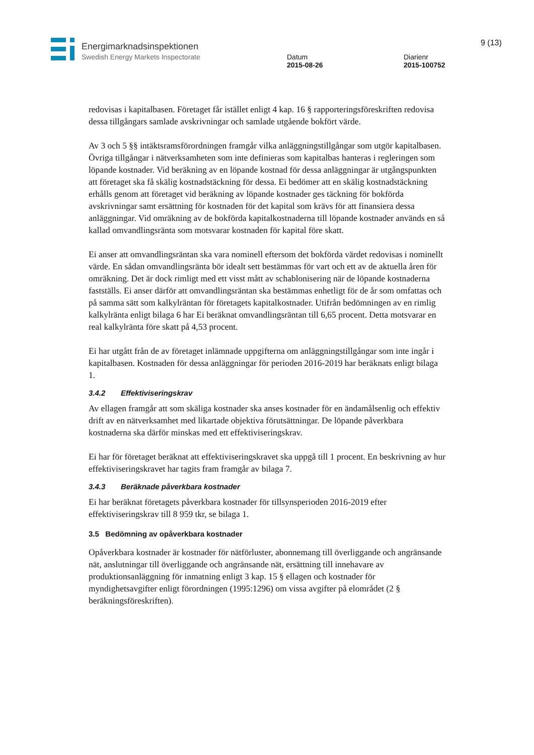Energimarknadsinspektionen
Swedish Energy Markets Inspectorate
Datum
2015-08-26
Diarienr
2015-100752
9 (13)
redovisas i kapitalbasen. Företaget får istället enligt 4 kap. 16 § rapporteringsföreskriften redovisa dessa tillgångars samlade avskrivningar och samlade utgående bokfört värde.
Av 3 och 5 §§ intäktsramsförordningen framgår vilka anläggningstillgångar som utgör kapitalbasen. Övriga tillgångar i nätverksamheten som inte definieras som kapitalbas hanteras i regleringen som löpande kostnader. Vid beräkning av en löpande kostnad för dessa anläggningar är utgångspunkten att företaget ska få skälig kostnadstäckning för dessa. Ei bedömer att en skälig kostnadstäckning erhålls genom att företaget vid beräkning av löpande kostnader ges täckning för bokförda avskrivningar samt ersättning för kostnaden för det kapital som krävs för att finansiera dessa anläggningar. Vid omräkning av de bokförda kapitalkostnaderna till löpande kostnader används en så kallad omvandlingsränta som motsvarar kostnaden för kapital före skatt.
Ei anser att omvandlingsräntan ska vara nominell eftersom det bokförda värdet redovisas i nominellt värde. En sådan omvandlingsränta bör idealt sett bestämmas för vart och ett av de aktuella åren för omräkning. Det är dock rimligt med ett visst mått av schablonisering när de löpande kostnaderna fastställs. Ei anser därför att omvandlingsräntan ska bestämmas enhetligt för de år som omfattas och på samma sätt som kalkylräntan för företagets kapitalkostnader. Utifrån bedömningen av en rimlig kalkylränta enligt bilaga 6 har Ei beräknat omvandlingsräntan till 6,65 procent. Detta motsvarar en real kalkylränta före skatt på 4,53 procent.
Ei har utgått från de av företaget inlämnade uppgifterna om anläggningstillgångar som inte ingår i kapitalbasen. Kostnaden för dessa anläggningar för perioden 2016-2019 har beräknats enligt bilaga 1.
3.4.2 Effektiviseringskrav
Av ellagen framgår att som skäliga kostnader ska anses kostnader för en ändamålsenlig och effektiv drift av en nätverksamhet med likartade objektiva förutsättningar. De löpande påverkbara kostnaderna ska därför minskas med ett effektiviseringskrav.
Ei har för företaget beräknat att effektiviseringskravet ska uppgå till 1 procent. En beskrivning av hur effektiviseringskravet har tagits fram framgår av bilaga 7.
3.4.3 Beräknade påverkbara kostnader
Ei har beräknat företagets påverkbara kostnader för tillsynsperioden 2016-2019 efter effektiviseringskrav till 8 959 tkr, se bilaga 1.
3.5 Bedömning av opåverkbara kostnader
Opåverkbara kostnader är kostnader för nätförluster, abonnemang till överliggande och angränsande nät, anslutningar till överliggande och angränsande nät, ersättning till innehavare av produktionsanläggning för inmatning enligt 3 kap. 15 § ellagen och kostnader för myndighetsavgifter enligt förordningen (1995:1296) om vissa avgifter på elområdet (2 § beräkningsföreskriften).